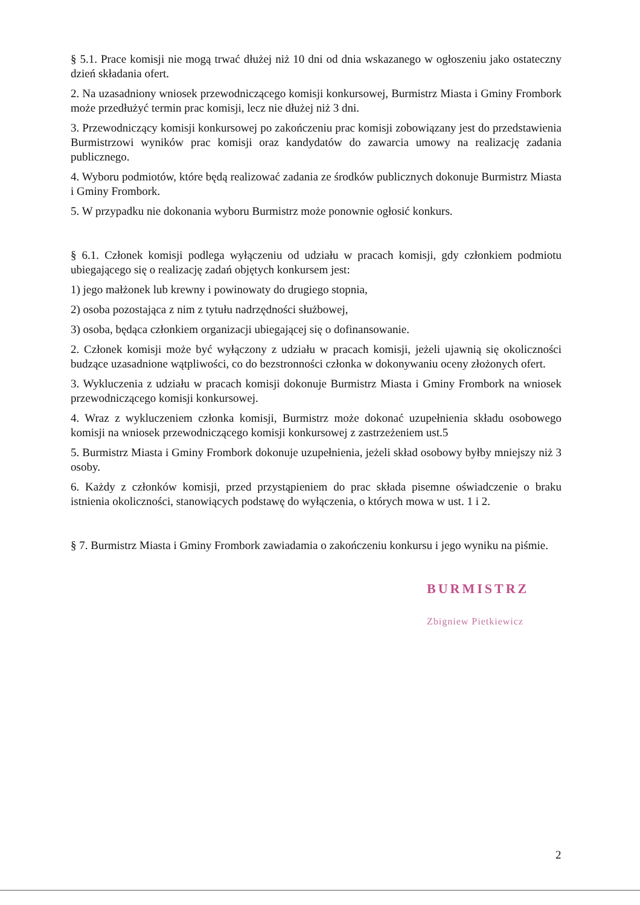§ 5.1. Prace komisji nie mogą trwać dłużej niż 10 dni od dnia wskazanego w ogłoszeniu jako ostateczny dzień składania ofert.
2. Na uzasadniony wniosek przewodniczącego komisji konkursowej, Burmistrz Miasta i Gminy Frombork może przedłużyć termin prac komisji, lecz nie dłużej niż 3 dni.
3. Przewodniczący komisji konkursowej po zakończeniu prac komisji zobowiązany jest do przedstawienia Burmistrzowi wyników prac komisji oraz kandydatów do zawarcia umowy na realizację zadania publicznego.
4. Wyboru podmiotów, które będą realizować zadania ze środków publicznych dokonuje Burmistrz Miasta i Gminy Frombork.
5. W przypadku nie dokonania wyboru Burmistrz może ponownie ogłosić konkurs.
§ 6.1. Członek komisji podlega wyłączeniu od udziału w pracach komisji, gdy członkiem podmiotu ubiegającego się o realizację zadań objętych konkursem jest:
1) jego małżonek lub krewny i powinowaty do drugiego stopnia,
2) osoba pozostająca z nim z tytułu nadrzędności służbowej,
3) osoba, będąca członkiem organizacji ubiegającej się o dofinansowanie.
2. Członek komisji może być wyłączony z udziału w pracach komisji, jeżeli ujawnią się okoliczności budzące uzasadnione wątpliwości, co do bezstronności członka w dokonywaniu oceny złożonych ofert.
3. Wykluczenia z udziału w pracach komisji dokonuje Burmistrz Miasta i Gminy Frombork na wniosek przewodniczącego komisji konkursowej.
4. Wraz z wykluczeniem członka komisji, Burmistrz może dokonać uzupełnienia składu osobowego komisji na wniosek przewodniczącego komisji konkursowej z zastrzeżeniem ust.5
5. Burmistrz Miasta i Gminy Frombork dokonuje uzupełnienia, jeżeli skład osobowy byłby mniejszy niż 3 osoby.
6. Każdy z członków komisji, przed przystąpieniem do prac składa pisemne oświadczenie o braku istnienia okoliczności, stanowiących podstawę do wyłączenia, o których mowa w ust. 1 i 2.
§ 7. Burmistrz Miasta i Gminy Frombork zawiadamia o zakończeniu konkursu i jego wyniku na piśmie.
BURMISTRZ
Zbigniew Pietkiewicz
2